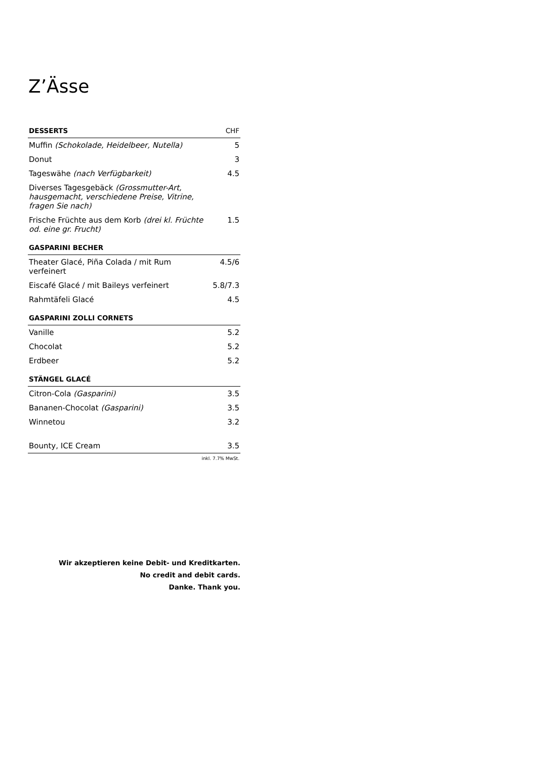Z’Ässe
| DESSERTS | CHF |
| --- | --- |
| Muffin (Schokolade, Heidelbeer, Nutella) | 5 |
| Donut | 3 |
| Tageswähe (nach Verfügbarkeit) | 4.5 |
| Diverses Tagesgebäck (Grossmutter-Art, hausgemacht, verschiedene Preise, Vitrine, fragen Sie nach) | |
| Frische Früchte aus dem Korb (drei kl. Früchte od. eine gr. Frucht) | 1.5 |
| GASPARINI BECHER | |
| Theater Glacé, Piña Colada / mit Rum verfeinert | 4.5/6 |
| Eiscafé Glacé / mit Baileys verfeinert | 5.8/7.3 |
| Rahmtäfeli Glacé | 4.5 |
| GASPARINI ZOLLI CORNETS | |
| Vanille | 5.2 |
| Chocolat | 5.2 |
| Erdbeer | 5.2 |
| STÄNGEL GLACÉ | |
| Citron-Cola (Gasparini) | 3.5 |
| Bananen-Chocolat (Gasparini) | 3.5 |
| Winnetou | 3.2 |
| Bounty, ICE Cream | 3.5 |
| inkl. 7.7% MwSt. | |
Wir akzeptieren keine Debit- und Kreditkarten.
No credit and debit cards.
Danke. Thank you.